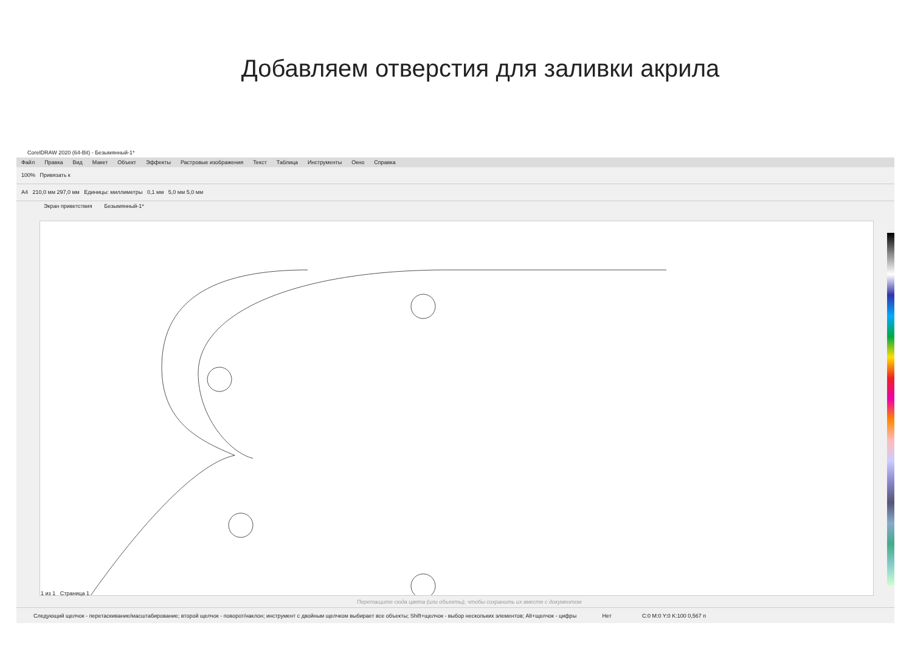Добавляем отверстия для заливки акрила
CorelDRAW 2020 (64-Bit) - Безымянный-1*
Файл Правка Вид Макет Объект Эффекты Растровые изображения Текст Таблица Инструменты Окно Справка
100% Привязать к
A4 210,0 мм 297,0 мм Единицы: миллиметры 0,1 мм 5,0 мм 5,0 мм
Экран приветствия Безымянный-1*
1 из 1 Страница 1
Перетащите сюда цвета (или объекты), чтобы сохранить их вместе с документом
Следующий щелчок - перетаскивание/масштабирование; второй щелчок - поворот/наклон; инструмент с двойным щелчком выбирает все объекты; Shift+щелчок - выбор нескольких элементов; Alt+щелчок - цифры Нет C:0 M:0 Y:0 K:100 0,567 п